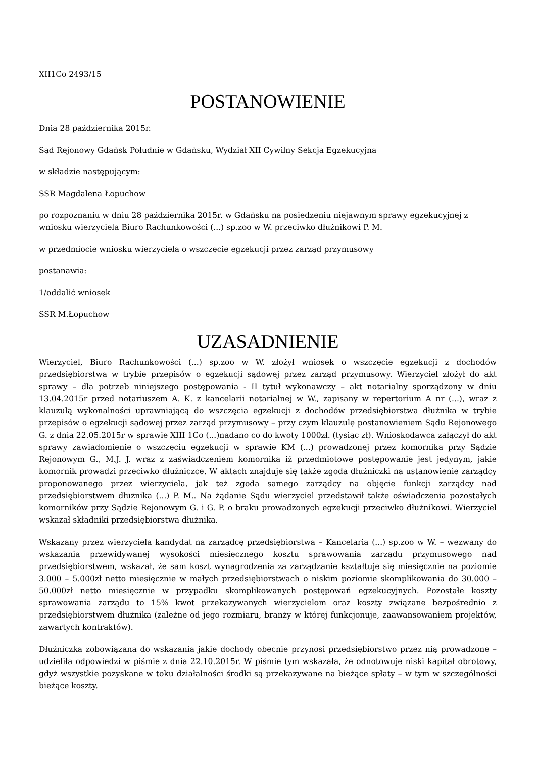XII1Co 2493/15
POSTANOWIENIE
Dnia 28 października 2015r.
Sąd Rejonowy Gdańsk Południe w Gdańsku, Wydział XII Cywilny Sekcja Egzekucyjna
w składzie następującym:
SSR Magdalena Łopuchow
po rozpoznaniu w dniu 28 października 2015r. w Gdańsku na posiedzeniu niejawnym sprawy egzekucyjnej z wniosku wierzyciela Biuro Rachunkowości (...) sp.zoo w W. przeciwko dłużnikowi P. M.
w przedmiocie wniosku wierzyciela o wszczęcie egzekucji przez zarząd przymusowy
postanawia:
1/oddalić wniosek
SSR M.Łopuchow
UZASADNIENIE
Wierzyciel, Biuro Rachunkowości (...) sp.zoo w W. złożył wniosek o wszczęcie egzekucji z dochodów przedsiębiorstwa w trybie przepisów o egzekucji sądowej przez zarząd przymusowy. Wierzyciel złożył do akt sprawy – dla potrzeb niniejszego postępowania - II tytuł wykonawczy – akt notarialny sporządzony w dniu 13.04.2015r przed notariuszem A. K. z kancelarii notarialnej w W., zapisany w repertorium A nr (...), wraz z klauzulą wykonalności uprawniającą do wszczęcia egzekucji z dochodów przedsiębiorstwa dłużnika w trybie przepisów o egzekucji sądowej przez zarząd przymusowy – przy czym klauzulę postanowieniem Sądu Rejonowego G. z dnia 22.05.2015r w sprawie XIII 1Co (...)nadano co do kwoty 1000zł. (tysiąc zł). Wnioskodawca załączył do akt sprawy zawiadomienie o wszczęciu egzekucji w sprawie KM (...) prowadzonej przez komornika przy Sądzie Rejonowym G., M.J. J. wraz z zaświadczeniem komornika iż przedmiotowe postępowanie jest jedynym, jakie komornik prowadzi przeciwko dłużniczce. W aktach znajduje się także zgoda dłużniczki na ustanowienie zarządcy proponowanego przez wierzyciela, jak też zgoda samego zarządcy na objęcie funkcji zarządcy nad przedsiębiorstwem dłużnika (...) P. M.. Na żądanie Sądu wierzyciel przedstawił także oświadczenia pozostałych komorników przy Sądzie Rejonowym G. i G. P. o braku prowadzonych egzekucji przeciwko dłużnikowi. Wierzyciel wskazał składniki przedsiębiorstwa dłużnika.
Wskazany przez wierzyciela kandydat na zarządcę przedsiębiorstwa – Kancelaria (...) sp.zoo w W. – wezwany do wskazania przewidywanej wysokości miesięcznego kosztu sprawowania zarządu przymusowego nad przedsiębiorstwem, wskazał, że sam koszt wynagrodzenia za zarządzanie kształtuje się miesięcznie na poziomie 3.000 – 5.000zł netto miesięcznie w małych przedsiębiorstwach o niskim poziomie skomplikowania do 30.000 – 50.000zł netto miesięcznie w przypadku skomplikowanych postępowań egzekucyjnych. Pozostałe koszty sprawowania zarządu to 15% kwot przekazywanych wierzycielom oraz koszty związane bezpośrednio z przedsiębiorstwem dłużnika (zależne od jego rozmiaru, branży w której funkcjonuje, zaawansowaniem projektów, zawartych kontraktów).
Dłużniczka zobowiązana do wskazania jakie dochody obecnie przynosi przedsiębiorstwo przez nią prowadzone – udzieliła odpowiedzi w piśmie z dnia 22.10.2015r. W piśmie tym wskazała, że odnotowuje niski kapitał obrotowy, gdyż wszystkie pozyskane w toku działalności środki są przekazywane na bieżące spłaty – w tym w szczególności bieżące koszty.